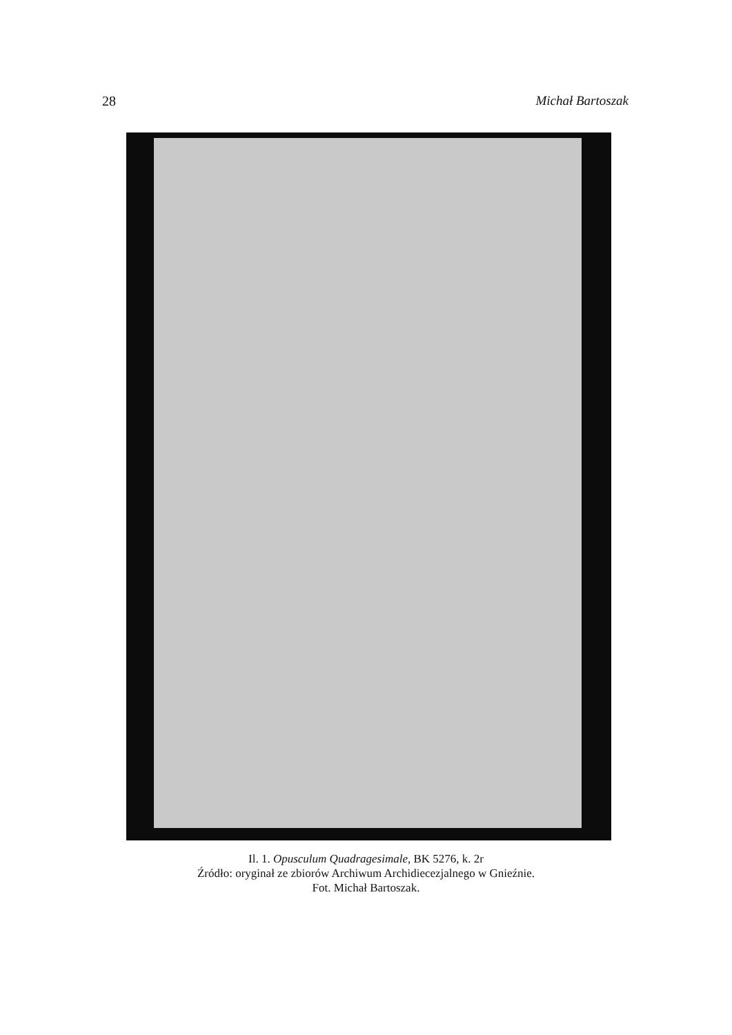28 Michał Bartoszak
Il. 1. Opusculum Quadragesimale, BK 5276, k. 2r
Źródło: oryginał ze zbiorów Archiwum Archidiecezjalnego w Gnieźnie.
Fot. Michał Bartoszak.